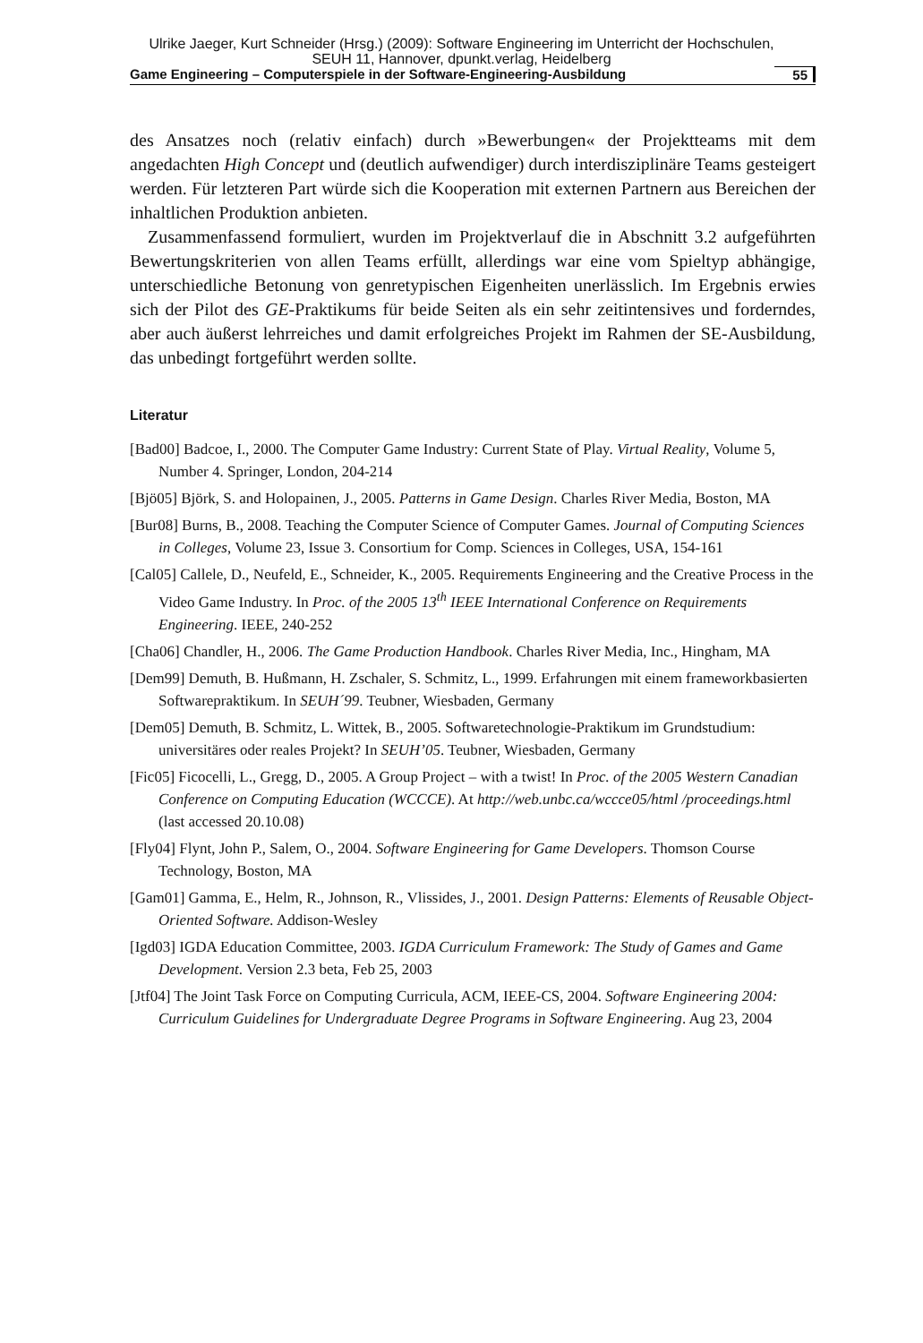Ulrike Jaeger, Kurt Schneider (Hrsg.) (2009): Software Engineering im Unterricht der Hochschulen,
SEUH 11, Hannover, dpunkt.verlag, Heidelberg
Game Engineering – Computerspiele in der Software-Engineering-Ausbildung 55
des Ansatzes noch (relativ einfach) durch »Bewerbungen« der Projektteams mit dem angedachten High Concept und (deutlich aufwendiger) durch interdisziplinäre Teams gesteigert werden. Für letzteren Part würde sich die Kooperation mit externen Partnern aus Bereichen der inhaltlichen Produktion anbieten.
Zusammenfassend formuliert, wurden im Projektverlauf die in Abschnitt 3.2 aufgeführten Bewertungskriterien von allen Teams erfüllt, allerdings war eine vom Spieltyp abhängige, unterschiedliche Betonung von genretypischen Eigenheiten unerlässlich. Im Ergebnis erwies sich der Pilot des GE-Praktikums für beide Seiten als ein sehr zeitintensives und forderndes, aber auch äußerst lehrreiches und damit erfolgreiches Projekt im Rahmen der SE-Ausbildung, das unbedingt fortgeführt werden sollte.
Literatur
[Bad00] Badcoe, I., 2000. The Computer Game Industry: Current State of Play. Virtual Reality, Volume 5, Number 4. Springer, London, 204-214
[Bjö05] Björk, S. and Holopainen, J., 2005. Patterns in Game Design. Charles River Media, Boston, MA
[Bur08] Burns, B., 2008. Teaching the Computer Science of Computer Games. Journal of Computing Sciences in Colleges, Volume 23, Issue 3. Consortium for Comp. Sciences in Colleges, USA, 154-161
[Cal05] Callele, D., Neufeld, E., Schneider, K., 2005. Requirements Engineering and the Creative Process in the Video Game Industry. In Proc. of the 2005 13<sup>th</sup> IEEE International Conference on Requirements Engineering. IEEE, 240-252
[Cha06] Chandler, H., 2006. The Game Production Handbook. Charles River Media, Inc., Hingham, MA
[Dem99] Demuth, B. Hußmann, H. Zschaler, S. Schmitz, L., 1999. Erfahrungen mit einem frameworkbasierten Softwarepraktikum. In SEUH´99. Teubner, Wiesbaden, Germany
[Dem05] Demuth, B. Schmitz, L. Wittek, B., 2005. Softwaretechnologie-Praktikum im Grundstudium: universitäres oder reales Projekt? In SEUH’05. Teubner, Wiesbaden, Germany
[Fic05] Ficocelli, L., Gregg, D., 2005. A Group Project – with a twist! In Proc. of the 2005 Western Canadian Conference on Computing Education (WCCCE). At http://web.unbc.ca/wccce05/html /proceedings.html (last accessed 20.10.08)
[Fly04] Flynt, John P., Salem, O., 2004. Software Engineering for Game Developers. Thomson Course Technology, Boston, MA
[Gam01] Gamma, E., Helm, R., Johnson, R., Vlissides, J., 2001. Design Patterns: Elements of Reusable Object-Oriented Software. Addison-Wesley
[Igd03] IGDA Education Committee, 2003. IGDA Curriculum Framework: The Study of Games and Game Development. Version 2.3 beta, Feb 25, 2003
[Jtf04] The Joint Task Force on Computing Curricula, ACM, IEEE-CS, 2004. Software Engineering 2004: Curriculum Guidelines for Undergraduate Degree Programs in Software Engineering. Aug 23, 2004